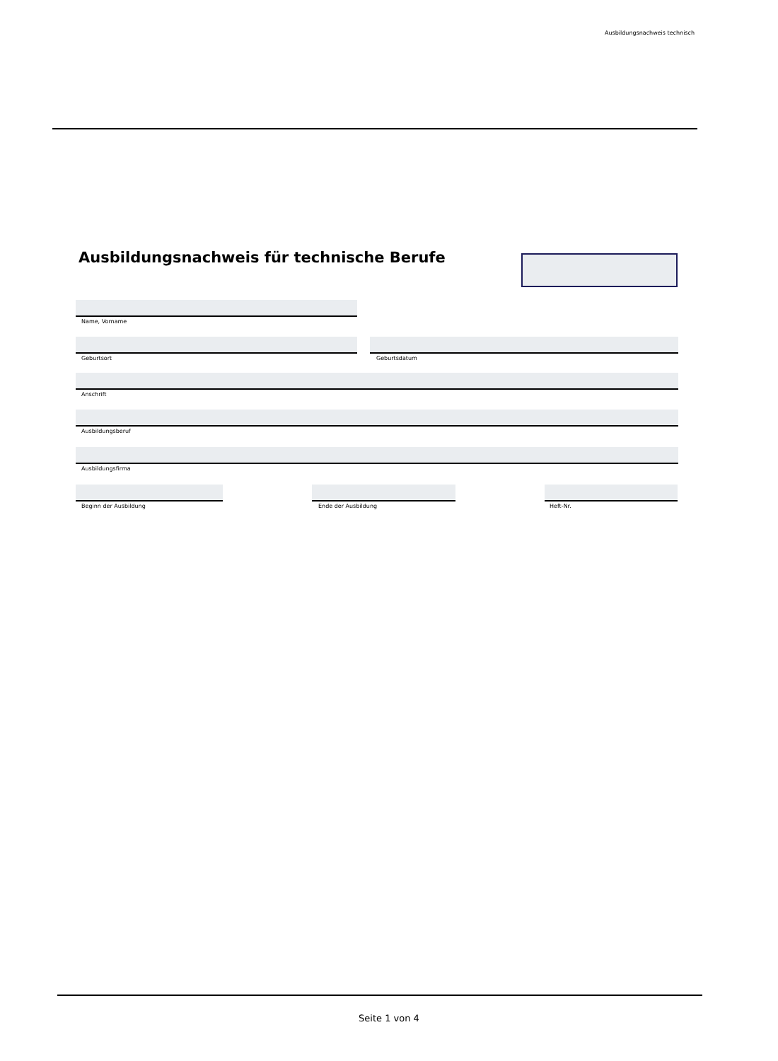Ausbildungsnachweis technisch
Ausbildungsnachweis für technische Berufe
Name, Vorname
Geburtsort Geburtsdatum
Anschrift
Ausbildungsberuf
Ausbildungsfirma
Beginn der Ausbildung Ende der Ausbildung Heft-Nr.
Seite 1 von 4